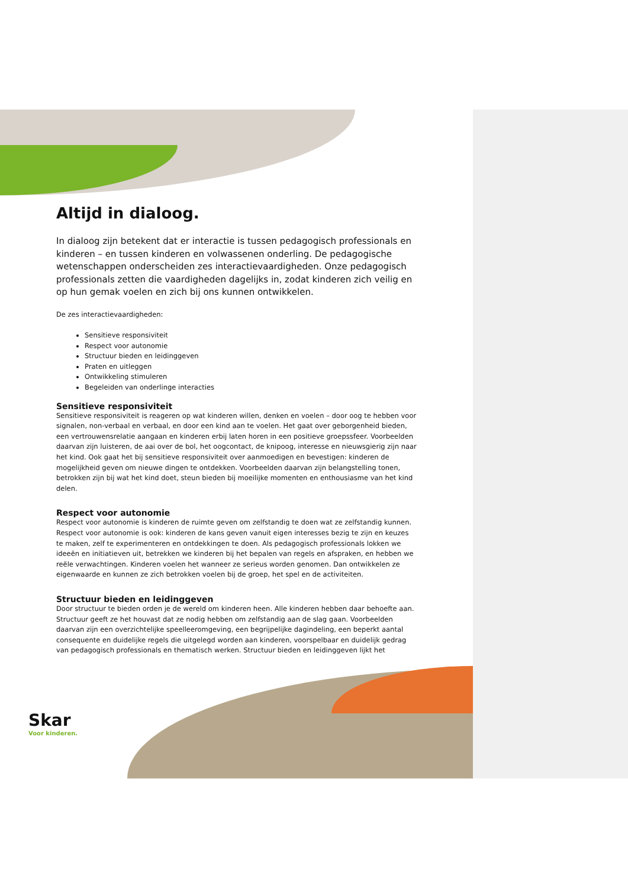Altijd in dialoog.
In dialoog zijn betekent dat er interactie is tussen pedagogisch professionals en kinderen – en tussen kinderen en volwassenen onderling. De pedagogische wetenschappen onderscheiden zes interactievaardigheden. Onze pedagogisch professionals zetten die vaardigheden dagelijks in, zodat kinderen zich veilig en op hun gemak voelen en zich bij ons kunnen ontwikkelen.
De zes interactievaardigheden:
Sensitieve responsiviteit
Respect voor autonomie
Structuur bieden en leidinggeven
Praten en uitleggen
Ontwikkeling stimuleren
Begeleiden van onderlinge interacties
Sensitieve responsiviteit
Sensitieve responsiviteit is reageren op wat kinderen willen, denken en voelen – door oog te hebben voor signalen, non-verbaal en verbaal, en door een kind aan te voelen. Het gaat over geborgenheid bieden, een vertrouwensrelatie aangaan en kinderen erbij laten horen in een positieve groepssfeer. Voorbeelden daarvan zijn luisteren, de aai over de bol, het oogcontact, de knipoog, interesse en nieuwsgierig zijn naar het kind. Ook gaat het bij sensitieve responsiviteit over aanmoedigen en bevestigen: kinderen de mogelijkheid geven om nieuwe dingen te ontdekken. Voorbeelden daarvan zijn belangstelling tonen, betrokken zijn bij wat het kind doet, steun bieden bij moeilijke momenten en enthousiasme van het kind delen.
Respect voor autonomie
Respect voor autonomie is kinderen de ruimte geven om zelfstandig te doen wat ze zelfstandig kunnen. Respect voor autonomie is ook: kinderen de kans geven vanuit eigen interesses bezig te zijn en keuzes te maken, zelf te experimenteren en ontdekkingen te doen. Als pedagogisch professionals lokken we ideeën en initiatieven uit, betrekken we kinderen bij het bepalen van regels en afspraken, en hebben we reële verwachtingen. Kinderen voelen het wanneer ze serieus worden genomen. Dan ontwikkelen ze eigenwaarde en kunnen ze zich betrokken voelen bij de groep, het spel en de activiteiten.
Structuur bieden en leidinggeven
Door structuur te bieden orden je de wereld om kinderen heen. Alle kinderen hebben daar behoefte aan. Structuur geeft ze het houvast dat ze nodig hebben om zelfstandig aan de slag gaan. Voorbeelden daarvan zijn een overzichtelijke speelleeromgeving, een begrijpelijke dagindeling, een beperkt aantal consequente en duidelijke regels die uitgelegd worden aan kinderen, voorspelbaar en duidelijk gedrag van pedagogisch professionals en thematisch werken. Structuur bieden en leidinggeven lijkt het
Skar
Voor kinderen.